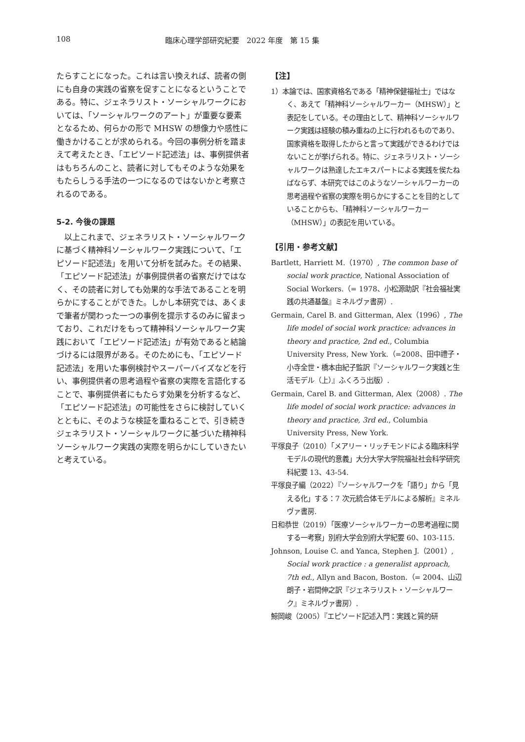108 臨床心理学部研究紀要　2022 年度　第 15 集
たらすことになった。これは言い換えれば、読者の側にも自身の実践の省察を促すことになるということである。特に、ジェネラリスト・ソーシャルワークにおいては、「ソーシャルワークのアート」が重要な要素となるため、何らかの形で MHSW の想像力や感性に働きかけることが求められる。今回の事例分析を踏まえて考えたとき、「エピソード記述法」は、事例提供者はもちろんのこと、読者に対してもそのような効果をもたらしうる手法の一つになるのではないかと考察されるのである。
5-2. 今後の課題
　以上これまで、ジェネラリスト・ソーシャルワークに基づく精神科ソーシャルワーク実践について、「エピソード記述法」を用いて分析を試みた。その結果、「エピソード記述法」が事例提供者の省察だけではなく、その読者に対しても効果的な手法であることを明らかにすることができた。しかし本研究では、あくまで筆者が関わった一つの事例を提示するのみに留まっており、これだけをもって精神科ソーシャルワーク実践において「エピソード記述法」が有効であると結論づけるには限界がある。そのためにも、「エピソード記述法」を用いた事例検討やスーパーバイズなどを行い、事例提供者の思考過程や省察の実際を言語化することで、事例提供者にもたらす効果を分析するなど、「エピソード記述法」の可能性をさらに検討していくとともに、そのような検証を重ねることで、引き続きジェネラリスト・ソーシャルワークに基づいた精神科ソーシャルワーク実践の実際を明らかにしていきたいと考えている。
【注】
1）本論では、国家資格名である「精神保健福祉士」ではなく、あえて「精神科ソーシャルワーカー（MHSW）」と表記をしている。その理由として、精神科ソーシャルワーク実践は経験の積み重ねの上に行われるものであり、国家資格を取得したからと言って実践ができるわけではないことが挙げられる。特に、ジェネラリスト・ソーシャルワークは熟達したエキスパートによる実践を俟たねばならず、本研究ではこのようなソーシャルワーカーの思考過程や省察の実際を明らかにすることを目的としていることからも、「精神科ソーシャルワーカー（MHSW）」の表記を用いている。
【引用・参考文献】
Bartlett, Harriett M.（1970）, The common base of social work practice, National Association of Social Workers.（= 1978、小松源助訳『社会福祉実践の共通基盤』ミネルヴァ書房）.
Germain, Carel B. and Gitterman, Alex（1996）, The life model of social work practice: advances in theory and practice, 2nd ed., Columbia University Press, New York.（=2008、田中禮子・小寺全世・橋本由紀子監訳『ソーシャルワーク実践と生活モデル（上）』ふくろう出版）.
Germain, Carel B. and Gitterman, Alex（2008）. The life model of social work practice: advances in theory and practice, 3rd ed., Columbia University Press, New York.
平塚良子（2010）「メアリー・リッチモンドによる臨床科学モデルの現代的意義」大分大学大学院福祉社会科学研究科紀要 13、43-54.
平塚良子編（2022）『ソーシャルワークを「語り」から「見える化」する：7 次元統合体モデルによる解析』ミネルヴァ書房.
日和恭世（2019）「医療ソーシャルワーカーの思考過程に関する一考察」別府大学会別府大学紀要 60、103-115.
Johnson, Louise C. and Yanca, Stephen J.（2001）, Social work practice : a generalist approach, 7th ed., Allyn and Bacon, Boston.（= 2004、山辺朗子・岩間伸之訳『ジェネラリスト・ソーシャルワーク』ミネルヴァ書房）.
鯨岡峻（2005）『エピソード記述入門：実践と質的研